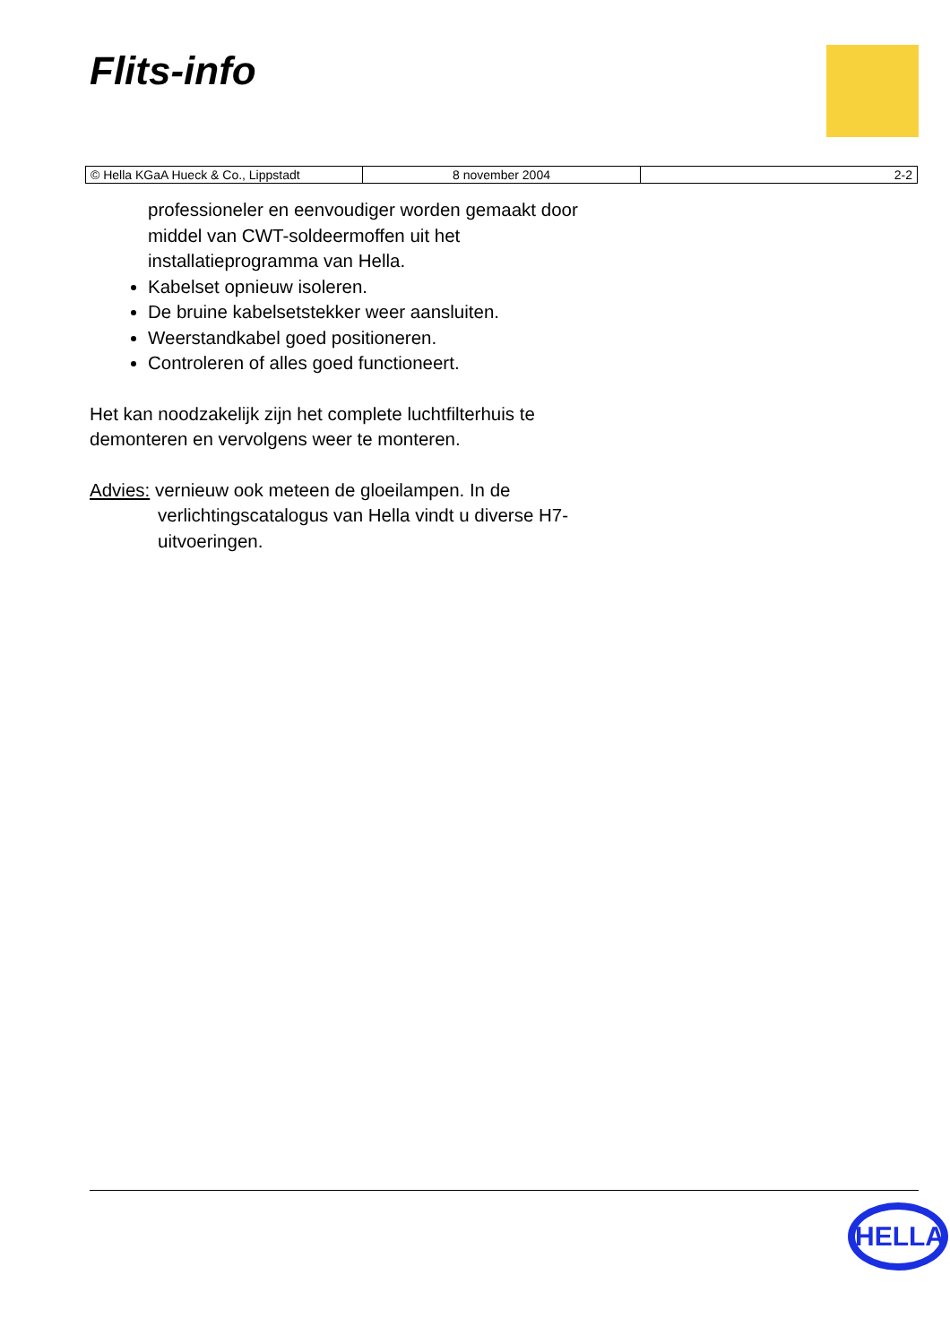Flits-info
| © Hella KGaA Hueck & Co., Lippstadt | 8 november 2004 | 2-2 |
professioneler en eenvoudiger worden gemaakt door middel van CWT-soldeermoffen uit het installatieprogramma van Hella.
Kabelset opnieuw isoleren.
De bruine kabelsetstekker weer aansluiten.
Weerstandkabel goed positioneren.
Controleren of alles goed functioneert.
Het kan noodzakelijk zijn het complete luchtfilterhuis te demonteren en vervolgens weer te monteren.
Advies: vernieuw ook meteen de gloeilampen. In de verlichtingscatalogus van Hella vindt u diverse H7-uitvoeringen.
HELLA